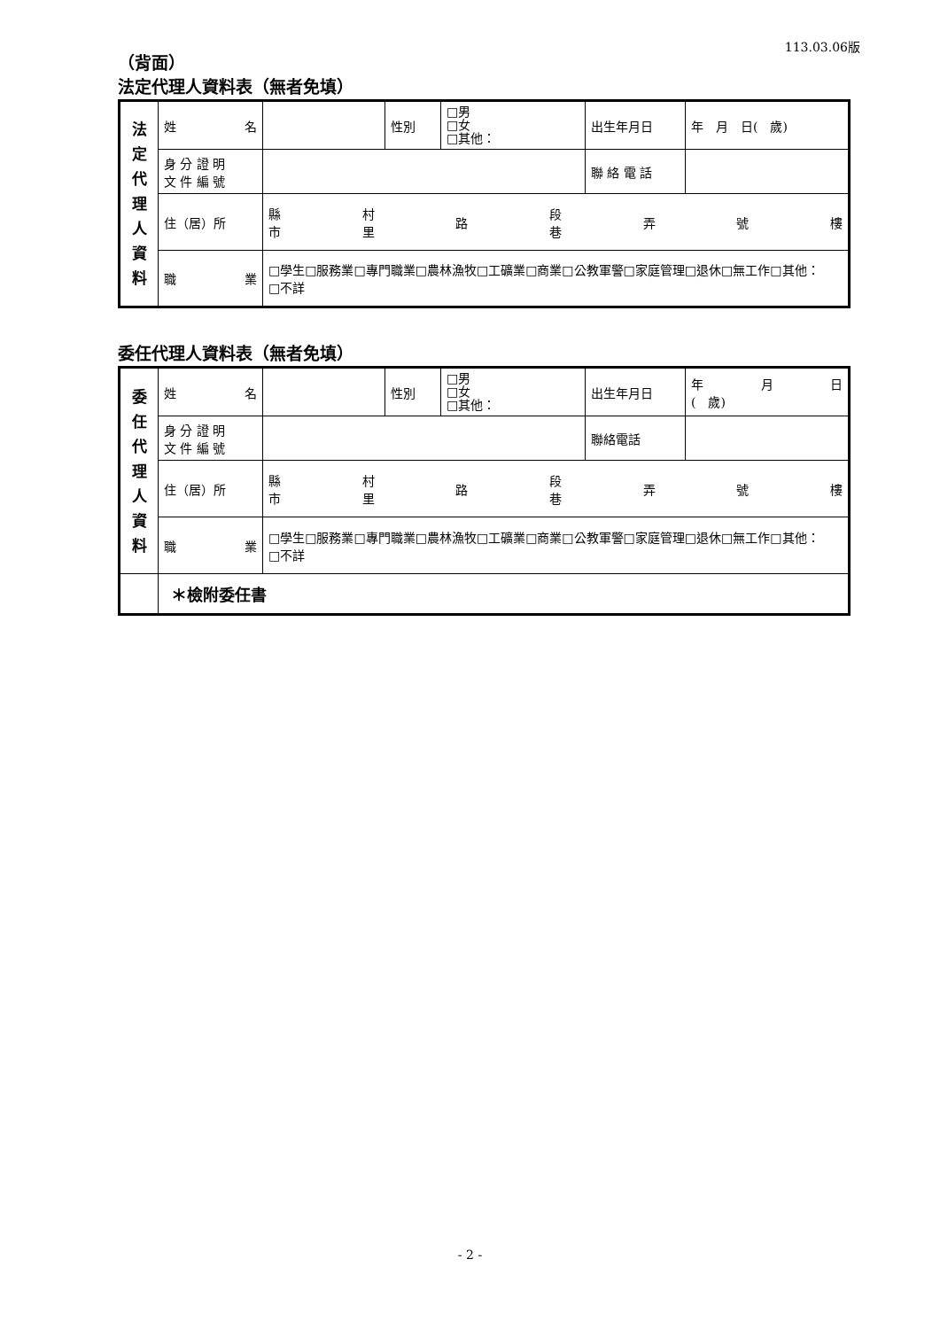113.03.06版
（背面）
法定代理人資料表（無者免填）
| 法 定 代 理 人 資 料 | 姓 名 | | 性別 | □男 □女 □其他： | 出生年月日 | 年 月 日( 歲) |
| | 身 分 證 明 文 件 編 號 | | | | 聯 絡 電 話 | |
| | 住（居）所 | 縣 市 村 里 路 段 巷 弄 號 樓 | | | | |
| | 職 業 | □學生□服務業□專門職業□農林漁牧□工礦業□商業□公教軍警□家庭管理□退休□無工作□其他： □不詳 | | | | |
委任代理人資料表（無者免填）
| 委 任 代 理 人 資 料 | 姓 名 | | 性別 | □男 □女 □其他： | 出生年月日 | 年 月 日 ( 歲) |
| | 身 分 證 明 文 件 編 號 | | | | 聯絡電話 | |
| | 住（居）所 | 縣 市 村 里 路 段 巷 弄 號 樓 | | | | |
| | 職 業 | □學生□服務業□專門職業□農林漁牧□工礦業□商業□公教軍警□家庭管理□退休□無工作□其他： □不詳 | | | | |
| | ＊檢附委任書 | | | | | |
- 2 -